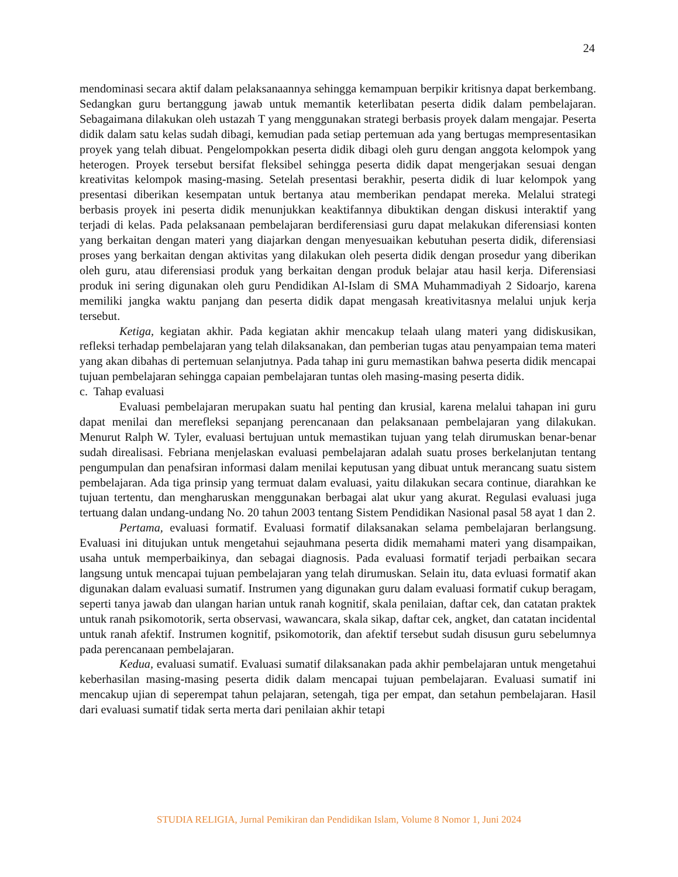24
mendominasi secara aktif dalam pelaksanaannya sehingga kemampuan berpikir kritisnya dapat berkembang. Sedangkan guru bertanggung jawab untuk memantik keterlibatan peserta didik dalam pembelajaran. Sebagaimana dilakukan oleh ustazah T yang menggunakan strategi berbasis proyek dalam mengajar. Peserta didik dalam satu kelas sudah dibagi, kemudian pada setiap pertemuan ada yang bertugas mempresentasikan proyek yang telah dibuat. Pengelompokkan peserta didik dibagi oleh guru dengan anggota kelompok yang heterogen. Proyek tersebut bersifat fleksibel sehingga peserta didik dapat mengerjakan sesuai dengan kreativitas kelompok masing-masing. Setelah presentasi berakhir, peserta didik di luar kelompok yang presentasi diberikan kesempatan untuk bertanya atau memberikan pendapat mereka. Melalui strategi berbasis proyek ini peserta didik menunjukkan keaktifannya dibuktikan dengan diskusi interaktif yang terjadi di kelas. Pada pelaksanaan pembelajaran berdiferensiasi guru dapat melakukan diferensiasi konten yang berkaitan dengan materi yang diajarkan dengan menyesuaikan kebutuhan peserta didik, diferensiasi proses yang berkaitan dengan aktivitas yang dilakukan oleh peserta didik dengan prosedur yang diberikan oleh guru, atau diferensiasi produk yang berkaitan dengan produk belajar atau hasil kerja. Diferensiasi produk ini sering digunakan oleh guru Pendidikan Al-Islam di SMA Muhammadiyah 2 Sidoarjo, karena memiliki jangka waktu panjang dan peserta didik dapat mengasah kreativitasnya melalui unjuk kerja tersebut.
Ketiga, kegiatan akhir. Pada kegiatan akhir mencakup telaah ulang materi yang didiskusikan, refleksi terhadap pembelajaran yang telah dilaksanakan, dan pemberian tugas atau penyampaian tema materi yang akan dibahas di pertemuan selanjutnya. Pada tahap ini guru memastikan bahwa peserta didik mencapai tujuan pembelajaran sehingga capaian pembelajaran tuntas oleh masing-masing peserta didik.
c. Tahap evaluasi
Evaluasi pembelajaran merupakan suatu hal penting dan krusial, karena melalui tahapan ini guru dapat menilai dan merefleksi sepanjang perencanaan dan pelaksanaan pembelajaran yang dilakukan. Menurut Ralph W. Tyler, evaluasi bertujuan untuk memastikan tujuan yang telah dirumuskan benar-benar sudah direalisasi. Febriana menjelaskan evaluasi pembelajaran adalah suatu proses berkelanjutan tentang pengumpulan dan penafsiran informasi dalam menilai keputusan yang dibuat untuk merancang suatu sistem pembelajaran. Ada tiga prinsip yang termuat dalam evaluasi, yaitu dilakukan secara continue, diarahkan ke tujuan tertentu, dan mengharuskan menggunakan berbagai alat ukur yang akurat. Regulasi evaluasi juga tertuang dalan undang-undang No. 20 tahun 2003 tentang Sistem Pendidikan Nasional pasal 58 ayat 1 dan 2.
Pertama, evaluasi formatif. Evaluasi formatif dilaksanakan selama pembelajaran berlangsung. Evaluasi ini ditujukan untuk mengetahui sejauhmana peserta didik memahami materi yang disampaikan, usaha untuk memperbaikinya, dan sebagai diagnosis. Pada evaluasi formatif terjadi perbaikan secara langsung untuk mencapai tujuan pembelajaran yang telah dirumuskan. Selain itu, data evluasi formatif akan digunakan dalam evaluasi sumatif. Instrumen yang digunakan guru dalam evaluasi formatif cukup beragam, seperti tanya jawab dan ulangan harian untuk ranah kognitif, skala penilaian, daftar cek, dan catatan praktek untuk ranah psikomotorik, serta observasi, wawancara, skala sikap, daftar cek, angket, dan catatan incidental untuk ranah afektif. Instrumen kognitif, psikomotorik, dan afektif tersebut sudah disusun guru sebelumnya pada perencanaan pembelajaran.
Kedua, evaluasi sumatif. Evaluasi sumatif dilaksanakan pada akhir pembelajaran untuk mengetahui keberhasilan masing-masing peserta didik dalam mencapai tujuan pembelajaran. Evaluasi sumatif ini mencakup ujian di seperempat tahun pelajaran, setengah, tiga per empat, dan setahun pembelajaran. Hasil dari evaluasi sumatif tidak serta merta dari penilaian akhir tetapi
STUDIA RELIGIA, Jurnal Pemikiran dan Pendidikan Islam, Volume 8 Nomor 1, Juni 2024